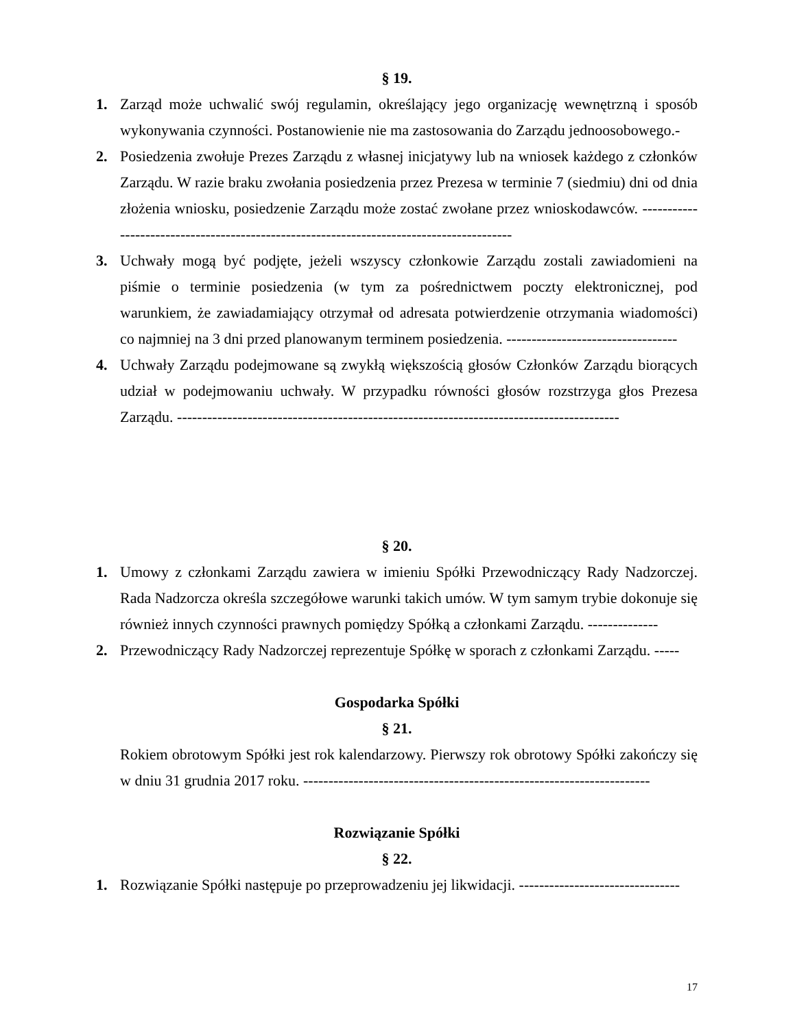§ 19.
1. Zarząd może uchwalić swój regulamin, określający jego organizację wewnętrzną i sposób wykonywania czynności. Postanowienie nie ma zastosowania do Zarządu jednoosobowego.-
2. Posiedzenia zwołuje Prezes Zarządu z własnej inicjatywy lub na wniosek każdego z członków Zarządu. W razie braku zwołania posiedzenia przez Prezesa w terminie 7 (siedmiu) dni od dnia złożenia wniosku, posiedzenie Zarządu może zostać zwołane przez wnioskodawców. -----------------------------------------------------------------------------------------
3. Uchwały mogą być podjęte, jeżeli wszyscy członkowie Zarządu zostali zawiadomieni na piśmie o terminie posiedzenia (w tym za pośrednictwem poczty elektronicznej, pod warunkiem, że zawiadamiający otrzymał od adresata potwierdzenie otrzymania wiadomości) co najmniej na 3 dni przed planowanym terminem posiedzenia. ----------------------------------
4. Uchwały Zarządu podejmowane są zwykłą większością głosów Członków Zarządu biorących udział w podejmowaniu uchwały. W przypadku równości głosów rozstrzyga głos Prezesa Zarządu. ----------------------------------------------------------------------------------------
§ 20.
1. Umowy z członkami Zarządu zawiera w imieniu Spółki Przewodniczący Rady Nadzorczej. Rada Nadzorcza określa szczegółowe warunki takich umów. W tym samym trybie dokonuje się również innych czynności prawnych pomiędzy Spółką a członkami Zarządu. --------------
2. Przewodniczący Rady Nadzorczej reprezentuje Spółkę w sporach z członkami Zarządu. -----
Gospodarka Spółki
§ 21.
Rokiem obrotowym Spółki jest rok kalendarzowy. Pierwszy rok obrotowy Spółki zakończy się w dniu 31 grudnia 2017 roku. ---------------------------------------------------------------------
Rozwiązanie Spółki
§ 22.
1. Rozwiązanie Spółki następuje po przeprowadzeniu jej likwidacji. --------------------------------
17